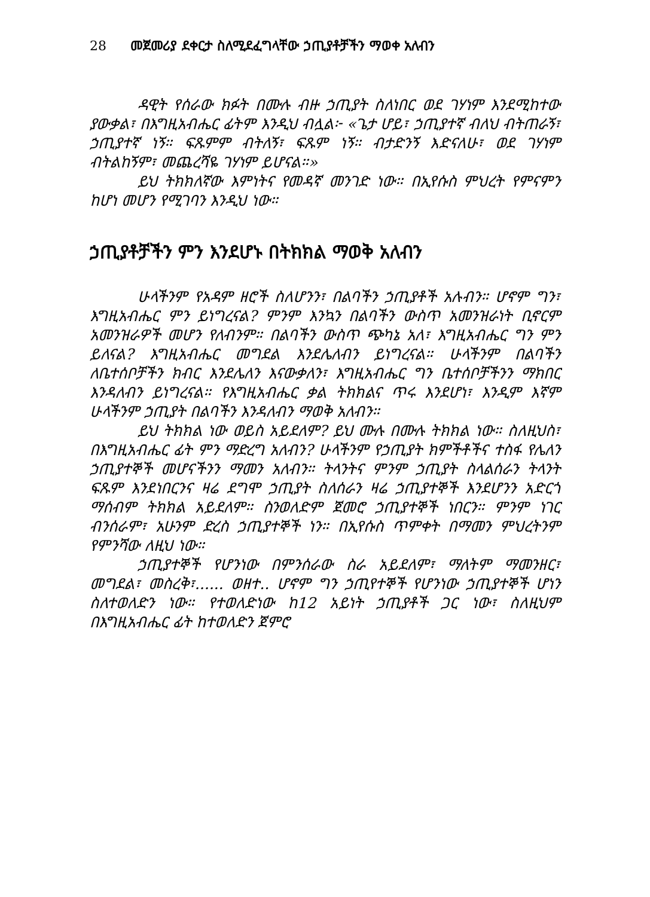28 መጀመሪያ ደቀርታ ስለሚደፈግላቸው ኃጢያቶቻችን ማወቀ አለብን
ዳዊት የሰራው ክፉት በሙሉ ብዙ ኃጢያት ስለነበር ወደ ገሃነም እንደሚከተው ያውቃል፣ በእግዚአብሔር ፊትም እንዲህ ብሏል፦ «ጌታ ሆይ፣ ኃጢያተኛ ብለህ ብትጠራኝ፣ ኃጢያተኛ ነኝ። ፍጹምም ብትለኝ፣ ፍጹም ነኝ። ብታድንኝ እድናለሁ፣ ወደ ገሃነም ብትልከኝም፣ መጨረሻዬ ገሃነም ይሆናል።»
ይህ ትክክለኛው እምነትና የመዳኛ መንገድ ነው። በኢየሱስ ምህረት የምናምን ከሆነ መሆን የሚገባን እንዲህ ነው።
ኃጢያቶቻችን ምን እንደሆኑ በትክክል ማወቅ አለብን
ሁላችንም የአዳም ዘሮች ስለሆንን፣ በልባችን ኃጢያቶች አሉብን። ሆኖም ግን፣ እግዚአብሔር ምን ይነግረናል? ምንም እንኳን በልባችን ውስጥ አመንዝራነት ቢኖርም አመንዝራዎች መሆን የለብንም። በልባችን ውስጥ ጭካኔ አለ፣ እግዚአብሔር ግን ምን ይለናል? እግዚአብሔር መግደል እንደሌለብን ይነግረናል። ሁላችንም በልባችን ለቤተሰቦቻችን ክብር እንደሌለን እናውቃለን፣ እግዚአብሔር ግን ቤተሰቦቻችንን ማክበር እንዳለብን ይነግረናል። የእግዚአብሔር ቃል ትክክልና ጥሩ እንደሆነ፣ እንዲም እኛም ሁላችንም ኃጢያት በልባችን እንዳለብን ማወቅ አለብን።
ይህ ትክክል ነው ወይስ አይደለም? ይህ ሙሉ በሙሉ ትክክል ነው። ስለዚህስ፣ በእግዚአብሔር ፊት ምን ማድረግ አለብን? ሁላችንም የኃጢያት ክምችቶችና ተስፋ የሌለን ኃጢያተኞች መሆናችንን ማመን አለብን። ትላንትና ምንም ኃጢያት ስላልሰራን ትላንት ፍጹም እንደነበርንና ዛሬ ደግሞ ኃጢያት ስለሰራን ዛሬ ኃጢያተኞች እንደሆንን አድርጎ ማሰብም ትክክል አይደለም። ስንወለድም ጀመሮ ኃጢያተኞች ነበርን። ምንም ነገር ብንሰራም፣ አሁንም ድረስ ኃጢያተኞች ነን። በኢየሱስ ጥምቀት በማመን ምህረትንም የምንሻው ለዚህ ነው።
ኃጢያተኞች የሆንነው በምንሰራው ስራ አይደለም፣ ማለትም ማመንዘር፣ መግደል፣ መስረቅ፣...... ወዘተ.. ሆኖም ግን ኃጢየተኞች የሆንነው ኃጢያተኞች ሆነን ስለተወለድን ነው። የተወለድነው ከ12 አይነት ኃጢያቶች ጋር ነው፣ ስለዚህም በእግዚአብሔር ፊት ከተወለድን ጀምሮ